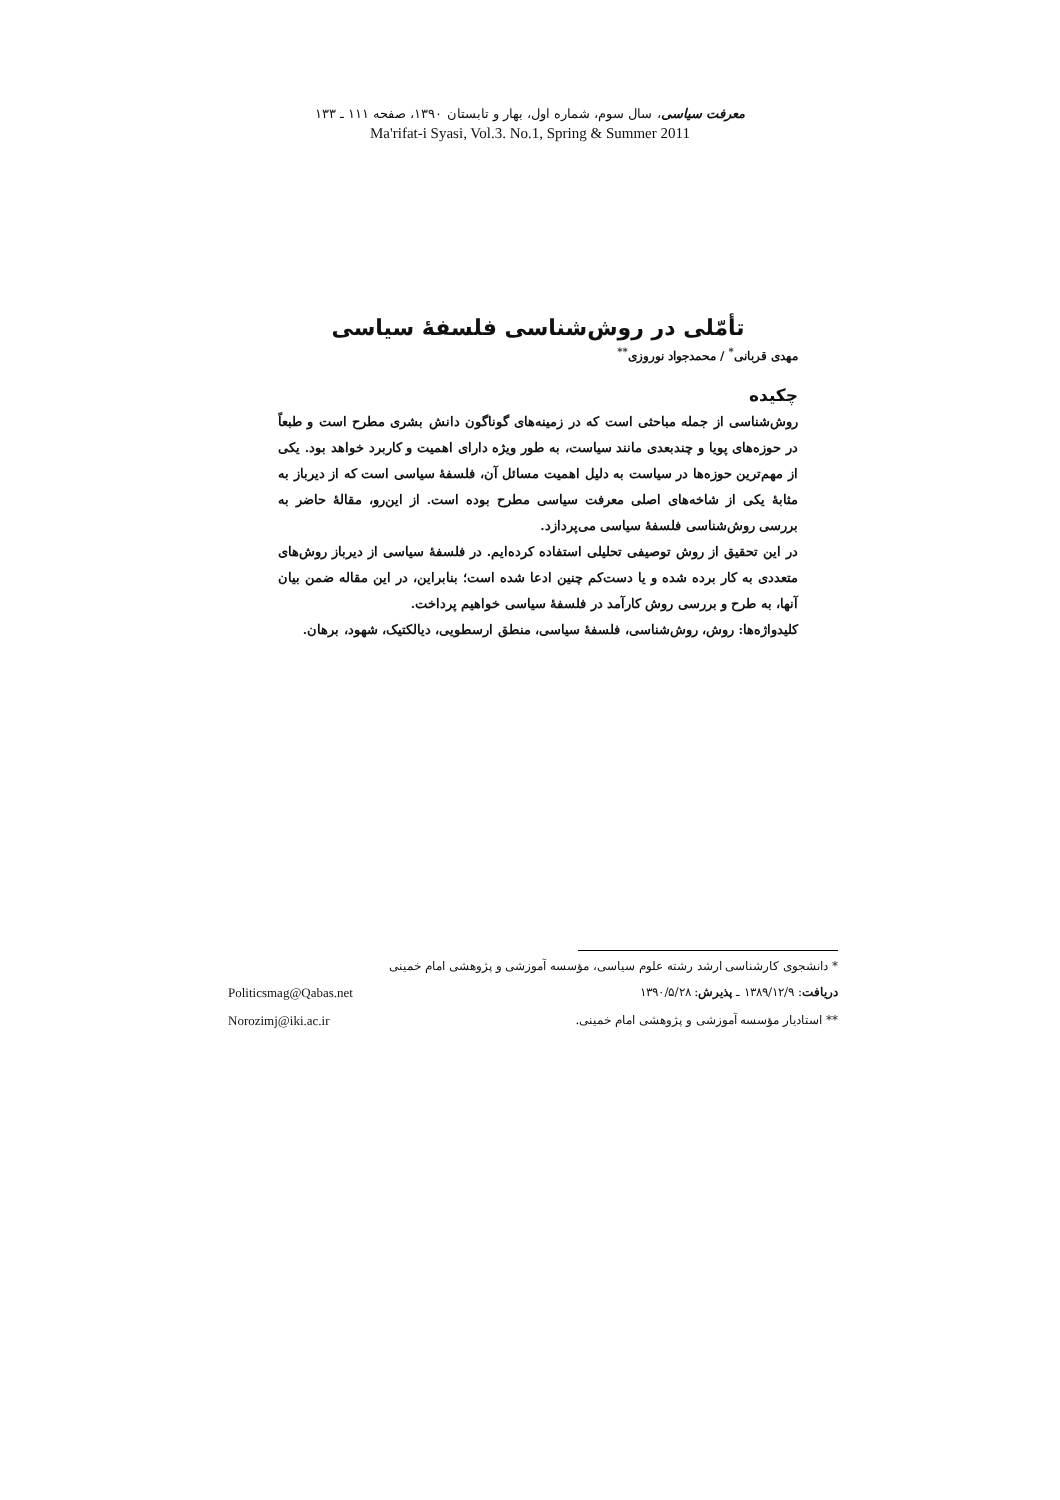معرفت سیاسی، سال سوم، شماره اول، بهار و تابستان ۱۳۹۰، صفحه ۱۱۱ ـ ۱۳۳
Ma'rifat-i Syasi, Vol.3. No.1, Spring & Summer 2011
تأمّلی در روش‌شناسی فلسفهٔ سیاسی
مهدی قربانی<sup>*</sup> / محمدجواد نوروزی<sup>**</sup>
چکیده
روش‌شناسی از جمله مباحثی است که در زمینه‌های گوناگون دانش بشری مطرح است و طبعاً در حوزه‌های پویا و چندبعدی مانند سیاست، به طور ویژه دارای اهمیت و کاربرد خواهد بود. یکی از مهم‌ترین حوزه‌ها در سیاست به دلیل اهمیت مسائل آن، فلسفهٔ سیاسی است که از دیرباز به مثابهٔ یکی از شاخه‌های اصلی معرفت سیاسی مطرح بوده است. از این‌رو، مقالهٔ حاضر به بررسی روش‌شناسی فلسفهٔ سیاسی می‌پردازد.
در این تحقیق از روش توصیفی تحلیلی استفاده کرده‌ایم. در فلسفهٔ سیاسی از دیرباز روش‌های متعددی به کار برده شده و یا دست‌کم چنین ادعا شده است؛ بنابراین، در این مقاله ضمن بیان آنها، به طرح و بررسی روش کارآمد در فلسفهٔ سیاسی خواهیم پرداخت.
کلیدواژه‌ها: روش، روش‌شناسی، فلسفهٔ سیاسی، منطق ارسطویی، دیالکتیک، شهود، برهان.
* دانشجوی کارشناسی ارشد رشته علوم سیاسی، مؤسسه آموزشی و پژوهشی امام خمینی
دریافت: ۱۳۸۹/۱۲/۹ ـ پذیرش: ۱۳۹۰/۵/۲۸ Politicsmag@Qabas.net
** استادیار مؤسسه آموزشی و پژوهشی امام خمینی. Norozimj@iki.ac.ir